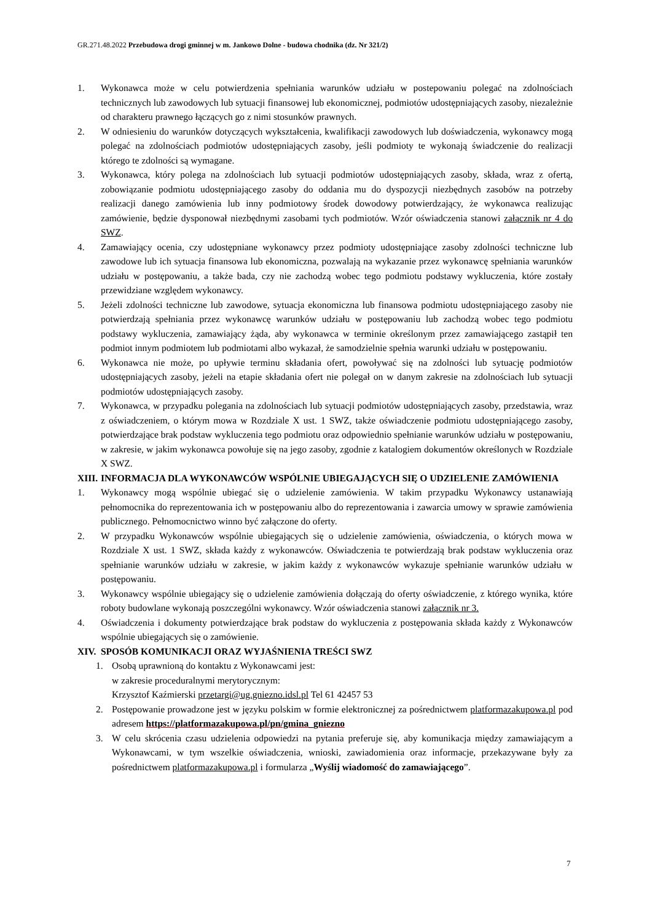GR.271.48.2022 Przebudowa drogi gminnej w m. Jankowo Dolne - budowa chodnika (dz. Nr 321/2)
1. Wykonawca może w celu potwierdzenia spełniania warunków udziału w postepowaniu polegać na zdolnościach technicznych lub zawodowych lub sytuacji finansowej lub ekonomicznej, podmiotów udostępniających zasoby, niezależnie od charakteru prawnego łączących go z nimi stosunków prawnych.
2. W odniesieniu do warunków dotyczących wykształcenia, kwalifikacji zawodowych lub doświadczenia, wykonawcy mogą polegać na zdolnościach podmiotów udostępniających zasoby, jeśli podmioty te wykonają świadczenie do realizacji którego te zdolności są wymagane.
3. Wykonawca, który polega na zdolnościach lub sytuacji podmiotów udostępniających zasoby, składa, wraz z ofertą, zobowiązanie podmiotu udostępniającego zasoby do oddania mu do dyspozycji niezbędnych zasobów na potrzeby realizacji danego zamówienia lub inny podmiotowy środek dowodowy potwierdzający, że wykonawca realizując zamówienie, będzie dysponował niezbędnymi zasobami tych podmiotów. Wzór oświadczenia stanowi załącznik nr 4 do SWZ.
4. Zamawiający ocenia, czy udostępniane wykonawcy przez podmioty udostępniające zasoby zdolności techniczne lub zawodowe lub ich sytuacja finansowa lub ekonomiczna, pozwalają na wykazanie przez wykonawcę spełniania warunków udziału w postępowaniu, a także bada, czy nie zachodzą wobec tego podmiotu podstawy wykluczenia, które zostały przewidziane względem wykonawcy.
5. Jeżeli zdolności techniczne lub zawodowe, sytuacja ekonomiczna lub finansowa podmiotu udostępniającego zasoby nie potwierdzają spełniania przez wykonawcę warunków udziału w postępowaniu lub zachodzą wobec tego podmiotu podstawy wykluczenia, zamawiający żąda, aby wykonawca w terminie określonym przez zamawiającego zastąpił ten podmiot innym podmiotem lub podmiotami albo wykazał, że samodzielnie spełnia warunki udziału w postępowaniu.
6. Wykonawca nie może, po upływie terminu składania ofert, powoływać się na zdolności lub sytuację podmiotów udostępniających zasoby, jeżeli na etapie składania ofert nie polegał on w danym zakresie na zdolnościach lub sytuacji podmiotów udostępniających zasoby.
7. Wykonawca, w przypadku polegania na zdolnościach lub sytuacji podmiotów udostępniających zasoby, przedstawia, wraz z oświadczeniem, o którym mowa w Rozdziale X ust. 1 SWZ, także oświadczenie podmiotu udostępniającego zasoby, potwierdzające brak podstaw wykluczenia tego podmiotu oraz odpowiednio spełnianie warunków udziału w postępowaniu, w zakresie, w jakim wykonawca powołuje się na jego zasoby, zgodnie z katalogiem dokumentów określonych w Rozdziale X SWZ.
XIII. INFORMACJA DLA WYKONAWCÓW WSPÓLNIE UBIEGAJĄCYCH SIĘ O UDZIELENIE ZAMÓWIENIA
1. Wykonawcy mogą wspólnie ubiegać się o udzielenie zamówienia. W takim przypadku Wykonawcy ustanawiają pełnomocnika do reprezentowania ich w postępowaniu albo do reprezentowania i zawarcia umowy w sprawie zamówienia publicznego. Pełnomocnictwo winno być załączone do oferty.
2. W przypadku Wykonawców wspólnie ubiegających się o udzielenie zamówienia, oświadczenia, o których mowa w Rozdziale X ust. 1 SWZ, składa każdy z wykonawców. Oświadczenia te potwierdzają brak podstaw wykluczenia oraz spełnianie warunków udziału w zakresie, w jakim każdy z wykonawców wykazuje spełnianie warunków udziału w postępowaniu.
3. Wykonawcy wspólnie ubiegający się o udzielenie zamówienia dołączają do oferty oświadczenie, z którego wynika, które roboty budowlane wykonają poszczególni wykonawcy. Wzór oświadczenia stanowi załącznik nr 3.
4. Oświadczenia i dokumenty potwierdzające brak podstaw do wykluczenia z postępowania składa każdy z Wykonawców wspólnie ubiegających się o zamówienie.
XIV. SPOSÓB KOMUNIKACJI ORAZ WYJAŚNIENIA TREŚCI SWZ
1. Osobą uprawnioną do kontaktu z Wykonawcami jest:
w zakresie proceduralnymi merytorycznym:
Krzysztof Kaźmierski przetargi@ug.gniezno.idsl.pl Tel 61 42457 53
2. Postępowanie prowadzone jest w języku polskim w formie elektronicznej za pośrednictwem platformazakupowa.pl pod adresem https://platformazakupowa.pl/pn/gmina_gniezno
3. W celu skrócenia czasu udzielenia odpowiedzi na pytania preferuje się, aby komunikacja między zamawiającym a Wykonawcami, w tym wszelkie oświadczenia, wnioski, zawiadomienia oraz informacje, przekazywane były za pośrednictwem platformazakupowa.pl i formularza „Wyślij wiadomość do zamawiającego”.
7